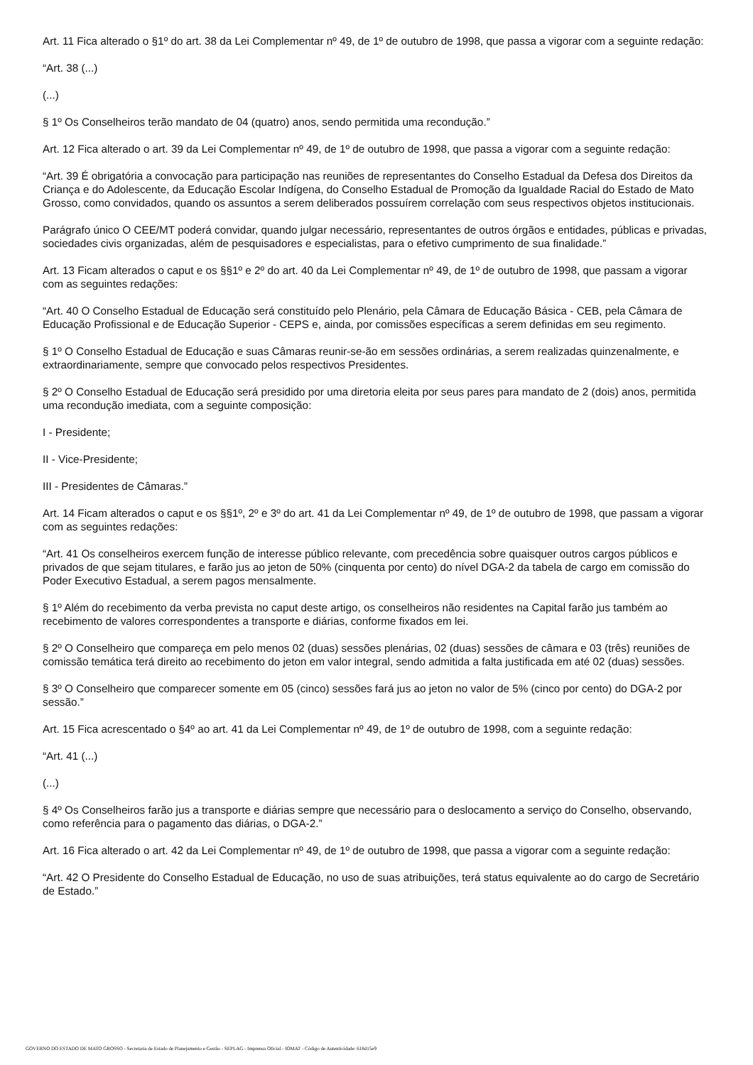Art. 11 Fica alterado o §1º do art. 38 da Lei Complementar nº 49, de 1º de outubro de 1998, que passa a vigorar com a seguinte redação:
“Art. 38 (...)
(...)
§ 1º Os Conselheiros terão mandato de 04 (quatro) anos, sendo permitida uma recondução.”
Art. 12 Fica alterado o art. 39 da Lei Complementar nº 49, de 1º de outubro de 1998, que passa a vigorar com a seguinte redação:
“Art. 39 É obrigatória a convocação para participação nas reuniões de representantes do Conselho Estadual da Defesa dos Direitos da Criança e do Adolescente, da Educação Escolar Indígena, do Conselho Estadual de Promoção da Igualdade Racial do Estado de Mato Grosso, como convidados, quando os assuntos a serem deliberados possuírem correlação com seus respectivos objetos institucionais.
Parágrafo único O CEE/MT poderá convidar, quando julgar necessário, representantes de outros órgãos e entidades, públicas e privadas, sociedades civis organizadas, além de pesquisadores e especialistas, para o efetivo cumprimento de sua finalidade.”
Art. 13 Ficam alterados o caput e os §§1º e 2º do art. 40 da Lei Complementar nº 49, de 1º de outubro de 1998, que passam a vigorar com as seguintes redações:
“Art. 40 O Conselho Estadual de Educação será constituído pelo Plenário, pela Câmara de Educação Básica - CEB, pela Câmara de Educação Profissional e de Educação Superior - CEPS e, ainda, por comissões específicas a serem definidas em seu regimento.
§ 1º O Conselho Estadual de Educação e suas Câmaras reunir-se-ão em sessões ordinárias, a serem realizadas quinzenalmente, e extraordinariamente, sempre que convocado pelos respectivos Presidentes.
§ 2º O Conselho Estadual de Educação será presidido por uma diretoria eleita por seus pares para mandato de 2 (dois) anos, permitida uma recondução imediata, com a seguinte composição:
I - Presidente;
II - Vice-Presidente;
III - Presidentes de Câmaras.”
Art. 14 Ficam alterados o caput e os §§1º, 2º e 3º do art. 41 da Lei Complementar nº 49, de 1º de outubro de 1998, que passam a vigorar com as seguintes redações:
“Art. 41 Os conselheiros exercem função de interesse público relevante, com precedência sobre quaisquer outros cargos públicos e privados de que sejam titulares, e farão jus ao jeton de 50% (cinquenta por cento) do nível DGA-2 da tabela de cargo em comissão do Poder Executivo Estadual, a serem pagos mensalmente.
§ 1º Além do recebimento da verba prevista no caput deste artigo, os conselheiros não residentes na Capital farão jus também ao recebimento de valores correspondentes a transporte e diárias, conforme fixados em lei.
§ 2º O Conselheiro que compareça em pelo menos 02 (duas) sessões plenárias, 02 (duas) sessões de câmara e 03 (três) reuniões de comissão temática terá direito ao recebimento do jeton em valor integral, sendo admitida a falta justificada em até 02 (duas) sessões.
§ 3º O Conselheiro que comparecer somente em 05 (cinco) sessões fará jus ao jeton no valor de 5% (cinco por cento) do DGA-2 por sessão.”
Art. 15 Fica acrescentado o §4º ao art. 41 da Lei Complementar nº 49, de 1º de outubro de 1998, com a seguinte redação:
“Art. 41 (...)
(...)
§ 4º Os Conselheiros farão jus a transporte e diárias sempre que necessário para o deslocamento a serviço do Conselho, observando, como referência para o pagamento das diárias, o DGA-2.”
Art. 16 Fica alterado o art. 42 da Lei Complementar nº 49, de 1º de outubro de 1998, que passa a vigorar com a seguinte redação:
“Art. 42 O Presidente do Conselho Estadual de Educação, no uso de suas atribuições, terá status equivalente ao do cargo de Secretário de Estado.”
GOVERNO DO ESTADO DE MATO GROSSO - Secretaria de Estado de Planejamento e Gestão - SEPLAG - Imprensa Oficial - IOMAT - Código de Autenticidade: 618d15e9